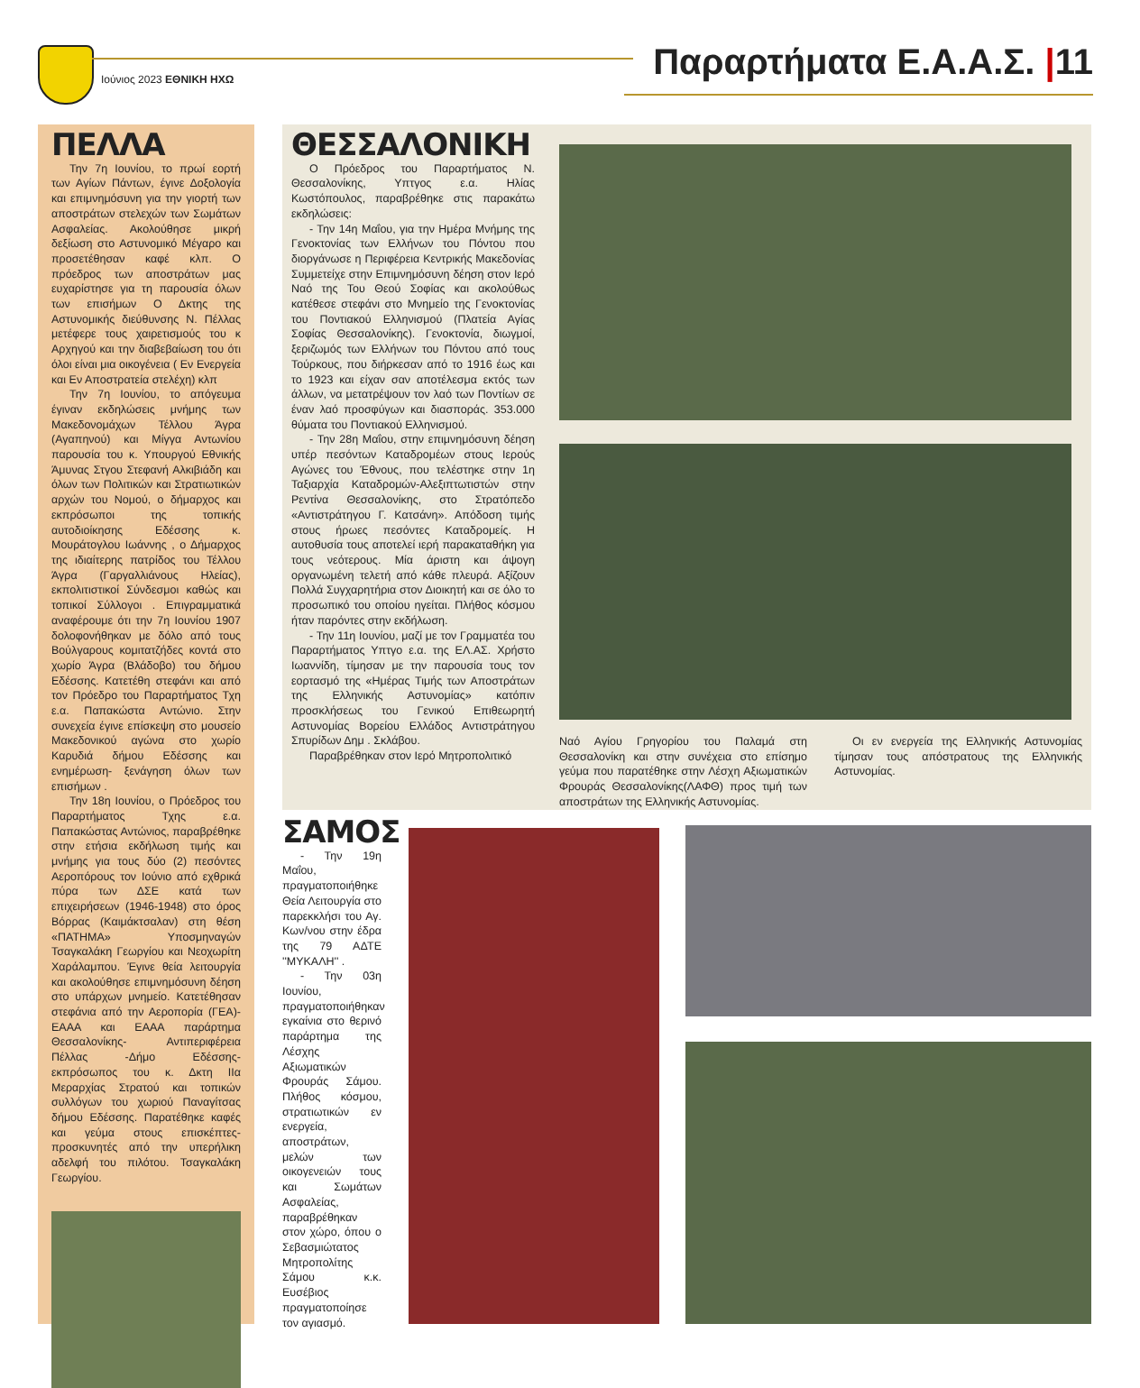Ιούνιος 2023 ΕΘΝΙΚΗ ΗΧΩ Παραρτήματα Ε.Α.Α.Σ. |11
ΠΕΛΛΑ
Την 7η Ιουνίου, το πρωί εορτή των Αγίων Πάντων, έγινε Δοξολογία και επιμνημόσυνη για την γιορτή των αποστράτων στελεχών των Σωμάτων Ασφαλείας. Ακολούθησε μικρή δεξίωση στο Αστυνομικό Μέγαρο και προσετέθησαν καφέ κλπ. Ο πρόεδρος των αποστράτων μας ευχαρίστησε για τη παρουσία όλων των επισήμων Ο Δκτης της Αστυνομικής διεύθυνσης Ν. Πέλλας μετέφερε τους χαιρετισμούς του κ Αρχηγού και την διαβεβαίωση του ότι όλοι είναι μια οικογένεια ( Εν Ενεργεία και Εν Αποστρατεία στελέχη) κλπ
Την 7η Ιουνίου, το απόγευμα έγιναν εκδηλώσεις μνήμης των Μακεδονομάχων Τέλλου Άγρα (Αγαπηνού) και Μίγγα Αντωνίου παρουσία του κ. Υπουργού Εθνικής Άμυνας Στγου Στεφανή Αλκιβιάδη και όλων των Πολιτικών και Στρατιωτικών αρχών του Νομού, ο δήμαρχος και εκπρόσωποι της τοπικής αυτοδιοίκησης Εδέσσης κ. Μουράτογλου Ιωάννης , ο Δήμαρχος της ιδιαίτερης πατρίδος του Τέλλου Άγρα (Γαργαλλιάνους Ηλείας), εκπολιτιστικοί Σύνδεσμοι καθώς και τοπικοί Σύλλογοι . Επιγραμματικά αναφέρουμε ότι την 7η Ιουνίου 1907 δολοφονήθηκαν με δόλο από τους Βούλγαρους κομιτατζήδες κοντά στο χωρίο Άγρα (Βλάδοβο) του δήμου Εδέσσης. Κατετέθη στεφάνι και από τον Πρόεδρο του Παραρτήματος Τχη ε.α. Παπακώστα Αντώνιο. Στην συνεχεία έγινε επίσκεψη στο μουσείο Μακεδονικού αγώνα στο χωρίο Καρυδιά δήμου Εδέσσης και ενημέρωση- ξενάγηση όλων των επισήμων .
Την 18η Ιουνίου, ο Πρόεδρος του Παραρτήματος Τχης ε.α. Παπακώστας Αντώνιος, παραβρέθηκε στην ετήσια εκδήλωση τιμής και μνήμης για τους δύο (2) πεσόντες Αεροπόρους τον Ιούνιο από εχθρικά πύρα των ΔΣΕ κατά των επιχειρήσεων (1946-1948) στο όρος Βόρρας (Καιμάκτσαλαν) στη θέση «ΠΑΤΗΜΑ» Υποσμηναγών Τσαγκαλάκη Γεωργίου και Νεοχωρίτη Χαράλαμπου. Έγινε θεία λειτουργία και ακολούθησε επιμνημόσυνη δέηση στο υπάρχων μνημείο. Κατετέθησαν στεφάνια από την Αεροπορία (ΓΕΑ)- ΕΑΑΑ και ΕΑΑΑ παράρτημα Θεσσαλονίκης- Αντιπεριφέρεια Πέλλας -Δήμο Εδέσσης- εκπρόσωπος του κ. Δκτη ΙΙα Μεραρχίας Στρατού και τοπικών συλλόγων του χωριού Παναγίτσας δήμου Εδέσσης. Παρατέθηκε καφές και γεύμα στους επισκέπτες- προσκυνητές από την υπερήλικη αδελφή του πιλότου. Τσαγκαλάκη Γεωργίου.
ΘΕΣΣΑΛΟΝΙΚΗ
Ο Πρόεδρος του Παραρτήματος Ν. Θεσσαλονίκης, Υπτγος ε.α. Ηλίας Κωστόπουλος, παραβρέθηκε στις παρακάτω εκδηλώσεις:
- Την 14η Μαΐου, για την Ημέρα Μνήμης της Γενοκτονίας των Ελλήνων του Πόντου που διοργάνωσε η Περιφέρεια Κεντρικής Μακεδονίας Συμμετείχε στην Επιμνημόσυνη δέηση στον Ιερό Ναό της Του Θεού Σοφίας και ακολούθως κατέθεσε στεφάνι στο Μνημείο της Γενοκτονίας του Ποντιακού Ελληνισμού (Πλατεία Αγίας Σοφίας Θεσσαλονίκης). Γενοκτονία, διωγμοί, ξεριζωμός των Ελλήνων του Πόντου από τους Τούρκους, που διήρκεσαν από το 1916 έως και το 1923 και είχαν σαν αποτέλεσμα εκτός των άλλων, να μετατρέψουν τον λαό των Ποντίων σε έναν λαό προσφύγων και διασποράς. 353.000 θύματα του Ποντιακού Ελληνισμού.
- Την 28η Μαΐου, στην επιμνημόσυνη δέηση υπέρ πεσόντων Καταδρομέων στους Ιερούς Αγώνες του Έθνους, που τελέστηκε στην 1η Ταξιαρχία Καταδρομών-Αλεξιπτωτιστών στην Ρεντίνα Θεσσαλονίκης, στο Στρατόπεδο «Αντιστράτηγου Γ. Κατσάνη». Απόδοση τιμής στους ήρωες πεσόντες Καταδρομείς. Η αυτοθυσία τους αποτελεί ιερή παρακαταθήκη για τους νεότερους. Μία άριστη και άψογη οργανωμένη τελετή από κάθε πλευρά. Αξίζουν Πολλά Συγχαρητήρια στον Διοικητή και σε όλο το προσωπικό του οποίου ηγείται. Πλήθος κόσμου ήταν παρόντες στην εκδήλωση.
- Την 11η Ιουνίου, μαζί με τον Γραμματέα του Παραρτήματος Υπτγο ε.α. της ΕΛ.ΑΣ. Χρήστο Ιωαννίδη, τίμησαν με την παρουσία τους τον εορτασμό της «Ημέρας Τιμής των Αποστράτων της Ελληνικής Αστυνομίας» κατόπιν προσκλήσεως του Γενικού Επιθεωρητή Αστυνομίας Βορείου Ελλάδος Αντιστράτηγου Σπυρίδων Δημ . Σκλάβου.
Παραβρέθηκαν στον Ιερό Μητροπολιτικό
Ναό Αγίου Γρηγορίου του Παλαμά στη Θεσσαλονίκη και στην συνέχεια στο επίσημο γεύμα που παρατέθηκε στην Λέσχη Αξιωματικών Φρουράς Θεσσαλονίκης(ΛΑΦΘ) προς τιμή των αποστράτων της Ελληνικής Αστυνομίας.
Οι εν ενεργεία της Ελληνικής Αστυνομίας τίμησαν τους απόστρατους της Ελληνικής Αστυνομίας.
ΣΑΜΟΣ
- Την 19η Μαΐου, πραγματοποιήθηκε Θεία Λειτουργία στο παρεκκλήσι του Αγ. Κων/νου στην έδρα της 79 ΑΔΤΕ ''ΜΥΚΑΛΗ'' .
- Την 03η Ιουνίου, πραγματοποιήθηκαν εγκαίνια στο θερινό παράρτημα της Λέσχης Αξιωματικών Φρουράς Σάμου. Πλήθος κόσμου, στρατιωτικών εν ενεργεία, αποστράτων, μελών των οικογενειών τους και Σωμάτων Ασφαλείας, παραβρέθηκαν στον χώρο, όπου ο Σεβασμιώτατος Μητροπολίτης Σάμου κ.κ. Ευσέβιος πραγματοποίησε τον αγιασμό.